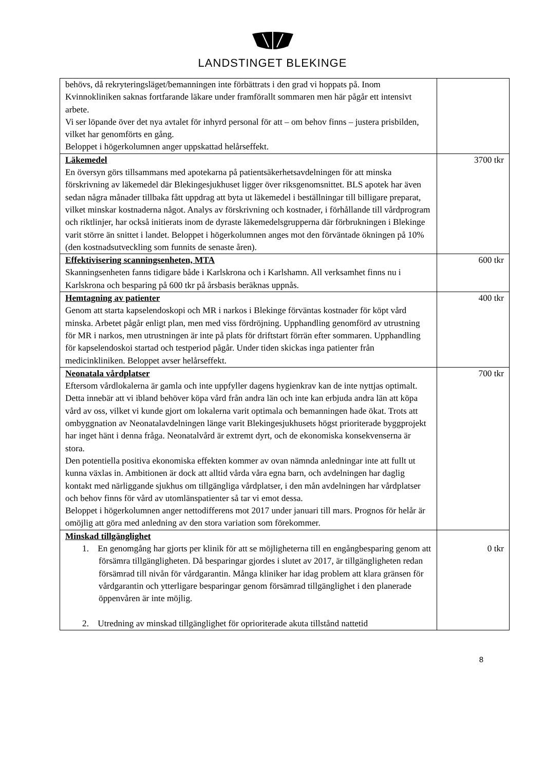LANDSTINGET BLEKINGE
| behövs, då rekryteringsläget/bemanningen inte förbättrats i den grad vi hoppats på. Inom Kvinnokliniken saknas fortfarande läkare under framförallt sommaren men här pågår ett intensivt arbete. Vi ser löpande över det nya avtalet för inhyrd personal för att – om behov finns – justera prisbilden, vilket har genomförts en gång. Beloppet i högerkolumnen anger uppskattad helårseffekt. | |
| Läkemedel En översyn görs tillsammans med apotekarna på patientsäkerhetsavdelningen för att minska förskrivning av läkemedel där Blekingesjukhuset ligger över riksgenomsnittet. BLS apotek har även sedan några månader tillbaka fått uppdrag att byta ut läkemedel i beställningar till billigare preparat, vilket minskar kostnaderna något. Analys av förskrivning och kostnader, i förhållande till vårdprogram och riktlinjer, har också initierats inom de dyraste läkemedelsgrupperna där förbrukningen i Blekinge varit större än snittet i landet. Beloppet i högerkolumnen anges mot den förväntade ökningen på 10% (den kostnadsutveckling som funnits de senaste åren). | 3700 tkr |
| Effektivisering scanningsenheten, MTA Skanningsenheten fanns tidigare både i Karlskrona och i Karlshamn. All verksamhet finns nu i Karlskrona och besparing på 600 tkr på årsbasis beräknas uppnås. | 600 tkr |
| Hemtagning av patienter Genom att starta kapselendoskopi och MR i narkos i Blekinge förväntas kostnader för köpt vård minska. Arbetet pågår enligt plan, men med viss fördröjning. Upphandling genomförd av utrustning för MR i narkos, men utrustningen är inte på plats för driftstart förrän efter sommaren. Upphandling för kapselendoskoi startad och testperiod pågår. Under tiden skickas inga patienter från medicinkliniken. Beloppet avser helårseffekt. | 400 tkr |
| Neonatala vårdplatser Eftersom vårdlokalerna är gamla och inte uppfyller dagens hygienkrav kan de inte nyttjas optimalt. Detta innebär att vi ibland behöver köpa vård från andra län och inte kan erbjuda andra län att köpa vård av oss, vilket vi kunde gjort om lokalerna varit optimala och bemanningen hade ökat. Trots att ombyggnation av Neonatalavdelningen länge varit Blekingesjukhusets högst prioriterade byggprojekt har inget hänt i denna fråga. Neonatalvård är extremt dyrt, och de ekonomiska konsekvenserna är stora. Den potentiella positiva ekonomiska effekten kommer av ovan nämnda anledningar inte att fullt ut kunna växlas in. Ambitionen är dock att alltid vårda våra egna barn, och avdelningen har daglig kontakt med närliggande sjukhus om tillgängliga vårdplatser, i den mån avdelningen har vårdplatser och behov finns för vård av utomlänspatienter så tar vi emot dessa. Beloppet i högerkolumnen anger nettodifferens mot 2017 under januari till mars. Prognos för helår är omöjlig att göra med anledning av den stora variation som förekommer. | 700 tkr |
| Minskad tillgänglighet 1. En genomgång har gjorts per klinik för att se möjligheterna till en engångbesparing genom att försämra tillgängligheten. Då besparingar gjordes i slutet av 2017, är tillgängligheten redan försämrad till nivån för vårdgarantin. Många kliniker har idag problem att klara gränsen för vårdgarantin och ytterligare besparingar genom försämrad tillgänglighet i den planerade öppenvåren är inte möjlig. 2. Utredning av minskad tillgänglighet för oprioriterade akuta tillstånd nattetid | 0 tkr |
8